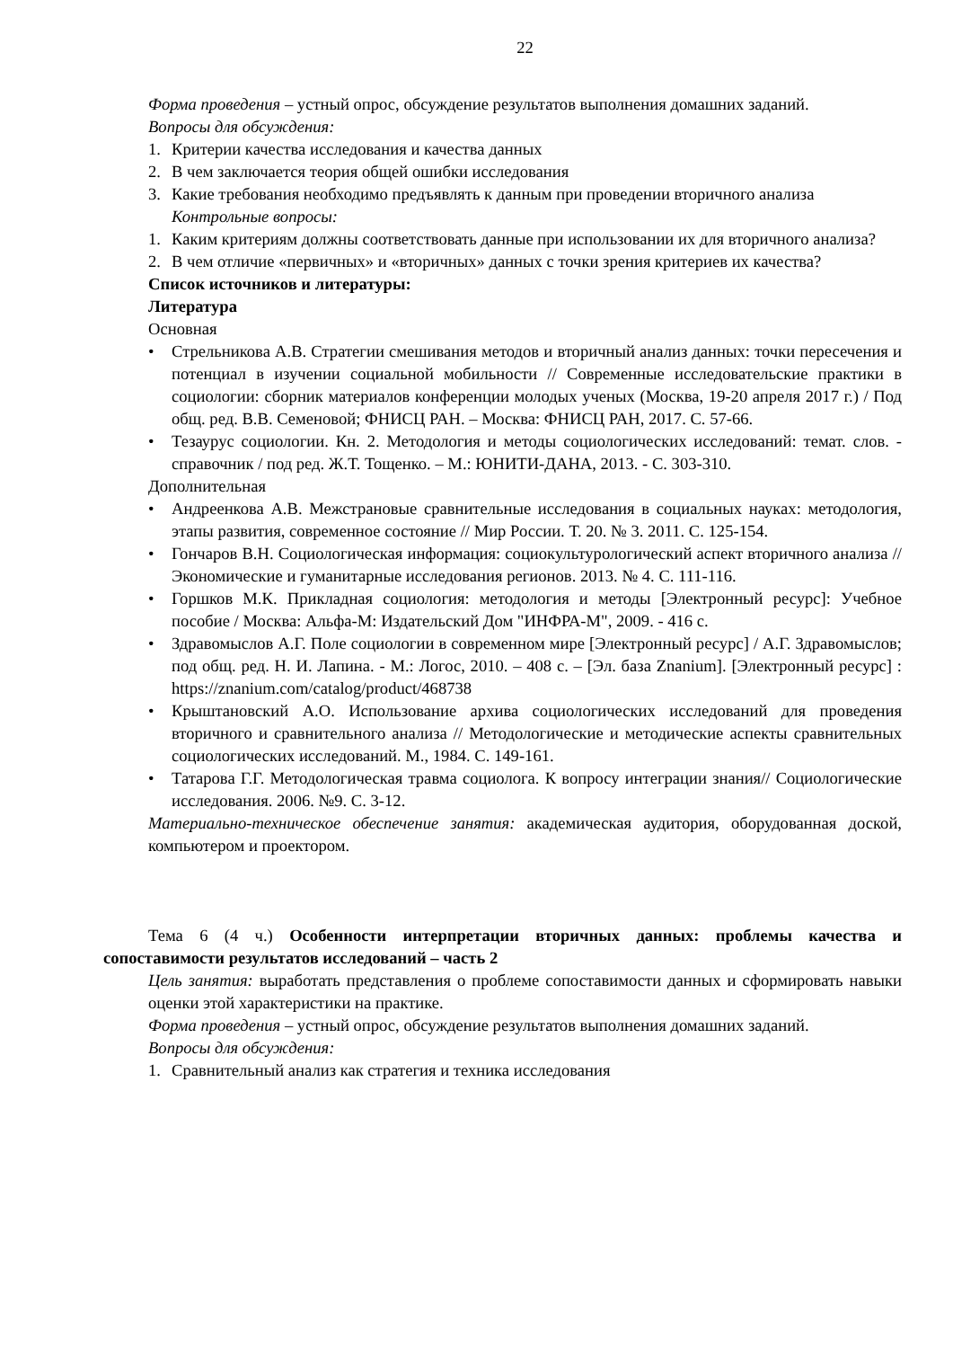22
Форма проведения – устный опрос, обсуждение результатов выполнения домашних заданий.
Вопросы для обсуждения:
1. Критерии качества исследования и качества данных
2. В чем заключается теория общей ошибки исследования
3. Какие требования необходимо предъявлять к данным при проведении вторичного анализа
Контрольные вопросы:
1. Каким критериям должны соответствовать данные при использовании их для вторичного анализа?
2. В чем отличие «первичных» и «вторичных» данных с точки зрения критериев их качества?
Список источников и литературы:
Литература
Основная
• Стрельникова А.В. Стратегии смешивания методов и вторичный анализ данных: точки пересечения и потенциал в изучении социальной мобильности // Современные исследовательские практики в социологии: сборник материалов конференции молодых ученых (Москва, 19-20 апреля 2017 г.) / Под общ. ред. В.В. Семеновой; ФНИСЦ РАН. – Москва: ФНИСЦ РАН, 2017. С. 57-66.
• Тезаурус социологии. Кн. 2. Методология и методы социологических исследований: темат. слов. - справочник / под ред. Ж.Т. Тощенко. – М.: ЮНИТИ-ДАНА, 2013. - С. 303-310.
Дополнительная
• Андреенкова А.В. Межстрановые сравнительные исследования в социальных науках: методология, этапы развития, современное состояние // Мир России. Т. 20. № 3. 2011. С. 125-154.
• Гончаров В.Н. Социологическая информация: социокультурологический аспект вторичного анализа // Экономические и гуманитарные исследования регионов. 2013. № 4. С. 111-116.
• Горшков М.К. Прикладная социология: методология и методы [Электронный ресурс]: Учебное пособие / Москва: Альфа-М: Издательский Дом "ИНФРА-М", 2009. - 416 с.
• Здравомыслов А.Г. Поле социологии в современном мире [Электронный ресурс] / А.Г. Здравомыслов; под общ. ред. Н. И. Лапина. - М.: Логос, 2010. – 408 с. – [Эл. база Znanium]. [Электронный ресурс] : https://znanium.com/catalog/product/468738
• Крыштановский А.О. Использование архива социологических исследований для проведения вторичного и сравнительного анализа // Методологические и методические аспекты сравнительных социологических исследований. М., 1984. С. 149-161.
• Татарова Г.Г. Методологическая травма социолога. К вопросу интеграции знания// Социологические исследования. 2006. №9. С. 3-12.
Материально-техническое обеспечение занятия: академическая аудитория, оборудованная доской, компьютером и проектором.
Тема 6 (4 ч.) Особенности интерпретации вторичных данных: проблемы качества и сопоставимости результатов исследований – часть 2
Цель занятия: выработать представления о проблеме сопоставимости данных и сформировать навыки оценки этой характеристики на практике.
Форма проведения – устный опрос, обсуждение результатов выполнения домашних заданий.
Вопросы для обсуждения:
1. Сравнительный анализ как стратегия и техника исследования